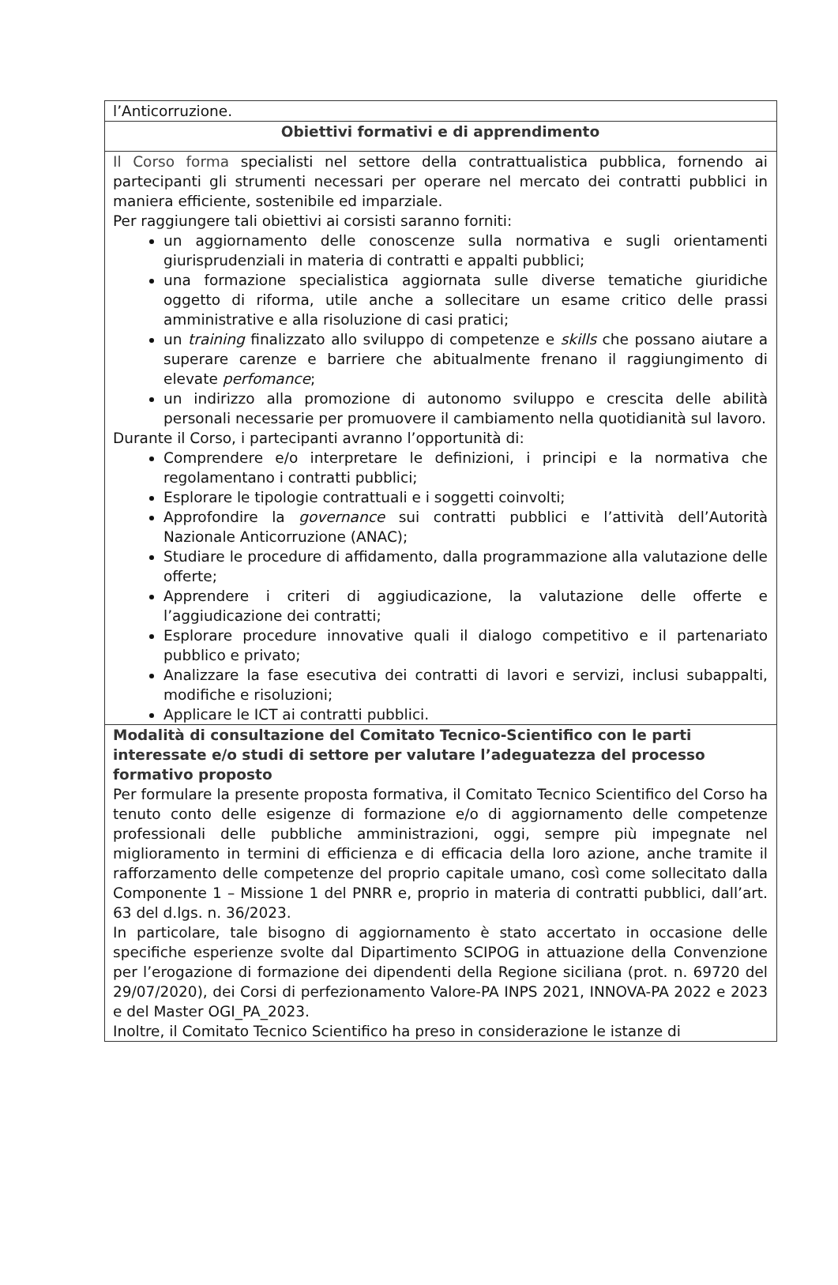| l’Anticorruzione. |
| Obiettivi formativi e di apprendimento |
| Il Corso forma specialisti nel settore della contrattualistica pubblica, fornendo ai partecipanti gli strumenti necessari per operare nel mercato dei contratti pubblici in maniera efficiente, sostenibile ed imparziale. Per raggiungere tali obiettivi ai corsisti saranno forniti: un aggiornamento delle conoscenze sulla normativa e sugli orientamenti giurisprudenziali in materia di contratti e appalti pubblici; una formazione specialistica aggiornata sulle diverse tematiche giuridiche oggetto di riforma, utile anche a sollecitare un esame critico delle prassi amministrative e alla risoluzione di casi pratici; un training finalizzato allo sviluppo di competenze e skills che possano aiutare a superare carenze e barriere che abitualmente frenano il raggiungimento di elevate perfomance ; un indirizzo alla promozione di autonomo sviluppo e crescita delle abilità personali necessarie per promuovere il cambiamento nella quotidianità sul lavoro. Durante il Corso, i partecipanti avranno l’opportunità di: Comprendere e/o interpretare le definizioni, i principi e la normativa che regolamentano i contratti pubblici; Esplorare le tipologie contrattuali e i soggetti coinvolti; Approfondire la governance sui contratti pubblici e l’attività dell’Autorità Nazionale Anticorruzione (ANAC); Studiare le procedure di affidamento, dalla programmazione alla valutazione delle offerte; Apprendere i criteri di aggiudicazione, la valutazione delle offerte e l’aggiudicazione dei contratti; Esplorare procedure innovative quali il dialogo competitivo e il partenariato pubblico e privato; Analizzare la fase esecutiva dei contratti di lavori e servizi, inclusi subappalti, modifiche e risoluzioni; Applicare le ICT ai contratti pubblici. |
| Modalità di consultazione del Comitato Tecnico-Scientifico con le parti interessate e/o studi di settore per valutare l’adeguatezza del processo formativo proposto Per formulare la presente proposta formativa, il Comitato Tecnico Scientifico del Corso ha tenuto conto delle esigenze di formazione e/o di aggiornamento delle competenze professionali delle pubbliche amministrazioni, oggi, sempre più impegnate nel miglioramento in termini di efficienza e di efficacia della loro azione, anche tramite il rafforzamento delle competenze del proprio capitale umano, così come sollecitato dalla Componente 1 – Missione 1 del PNRR e, proprio in materia di contratti pubblici, dall’art. 63 del d.lgs. n. 36/2023. In particolare, tale bisogno di aggiornamento è stato accertato in occasione delle specifiche esperienze svolte dal Dipartimento SCIPOG in attuazione della Convenzione per l’erogazione di formazione dei dipendenti della Regione siciliana (prot. n. 69720 del 29/07/2020), dei Corsi di perfezionamento Valore-PA INPS 2021, INNOVA-PA 2022 e 2023 e del Master OGI_PA_2023. Inoltre, il Comitato Tecnico Scientifico ha preso in considerazione le istanze di |